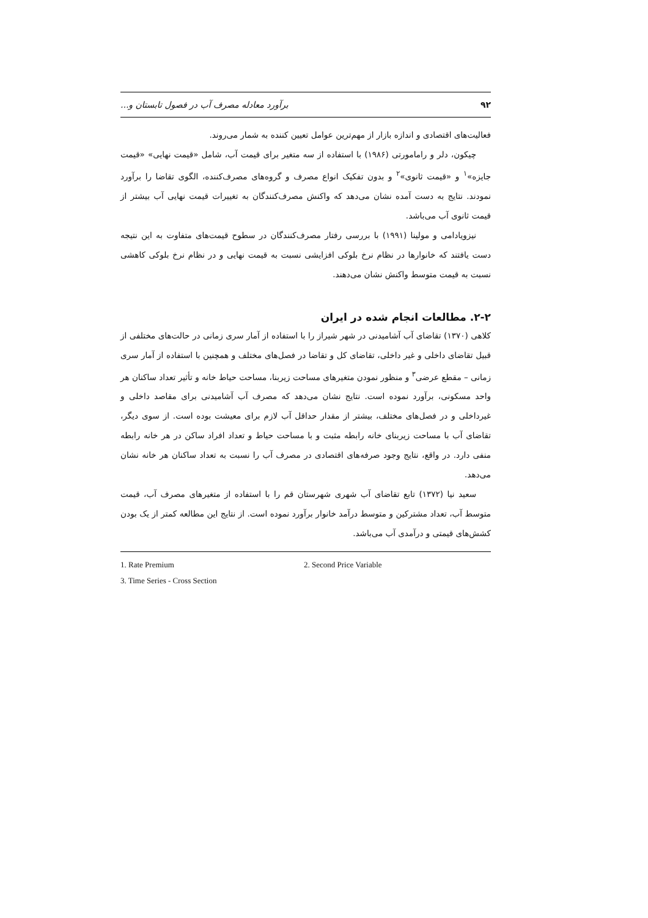۹۲ برآورد معادله مصرف آب در فصول تابستان و...
فعالیت‌های اقتصادی و اندازه بازار از مهم‌ترین عوامل تعیین کننده به شمار می‌روند.
چیکون، دلر و رامامورتی (۱۹۸۶) با استفاده از سه متغیر برای قیمت آب، شامل «قیمت نهایی» «قیمت جایزه»<sup>۱</sup> و «قیمت ثانوی»<sup>۲</sup> و بدون تفکیک انواع مصرف و گروه‌های مصرف‌کننده، الگوی تقاضا را برآورد نمودند. نتایج به دست آمده نشان می‌دهد که واکنش مصرف‌کنندگان به تغییرات قیمت نهایی آب بیشتر از قیمت ثانوی آب می‌باشد.
نیزویادامی و مولینا (۱۹۹۱) با بررسی رفتار مصرف‌کنندگان در سطوح قیمت‌های متفاوت به این نتیجه دست یافتند که خانوارها در نظام نرخ بلوکی افزایشی نسبت به قیمت نهایی و در نظام نرخ بلوکی کاهشی نسبت به قیمت متوسط واکنش نشان می‌دهند.
۲-۲. مطالعات انجام شده در ایران
کلاهی (۱۳۷۰) تقاضای آب آشامیدنی در شهر شیراز را با استفاده از آمار سری زمانی در حالت‌های مختلفی از قبیل تقاضای داخلی و غیر داخلی، تقاضای کل و تقاضا در فصل‌های مختلف و همچنین با استفاده از آمار سری زمانی – مقطع عرضی<sup>۳</sup> و منظور نمودن متغیرهای مساحت زیربنا، مساحت حیاط خانه و تأثیر تعداد ساکنان هر واحد مسکونی، برآورد نموده است. نتایج نشان می‌دهد که مصرف آب آشامیدنی برای مقاصد داخلی و غیرداخلی و در فصل‌های مختلف، بیشتر از مقدار حداقل آب لازم برای معیشت بوده است. از سوی دیگر، تقاضای آب با مساحت زیربنای خانه رابطه مثبت و با مساحت حیاط و تعداد افراد ساکن در هر خانه رابطه منفی دارد. در واقع، نتایج وجود صرفه‌های اقتصادی در مصرف آب را نسبت به تعداد ساکنان هر خانه نشان می‌دهد.
سعید نیا (۱۳۷۲) تابع تقاضای آب شهری شهرستان قم را با استفاده از متغیرهای مصرف آب، قیمت متوسط آب، تعداد مشترکین و متوسط درآمد خانوار برآورد نموده است. از نتایج این مطالعه کمتر از یک بودن کشش‌های قیمتی و درآمدی آب می‌باشد.
1. Rate Premium 2. Second Price Variable
3. Time Series - Cross Section